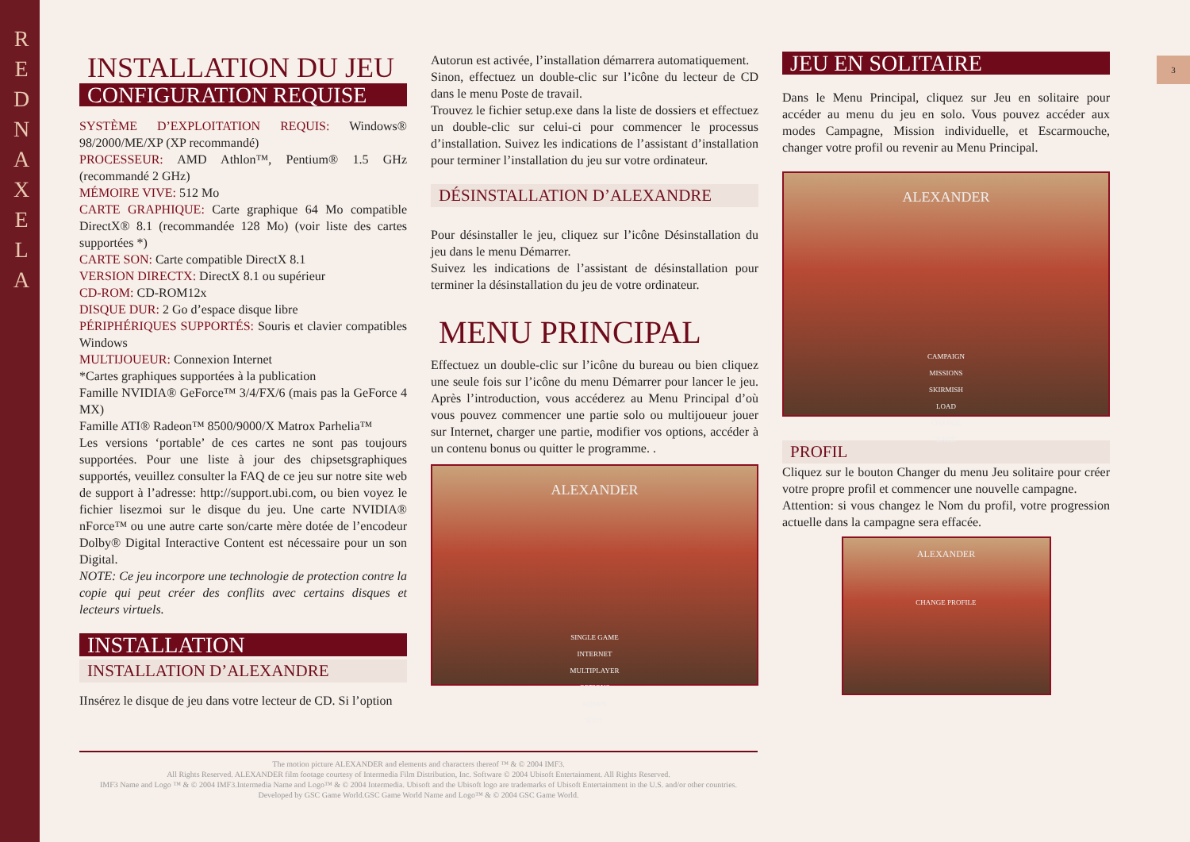R E D N A X E L A
3
INSTALLATION DU JEU
CONFIGURATION REQUISE
SYSTÈME D’EXPLOITATION REQUIS: Windows® 98/2000/ME/XP (XP recommandé)
PROCESSEUR: AMD Athlon™, Pentium® 1.5 GHz (recommandé 2 GHz)
MÉMOIRE VIVE: 512 Mo
CARTE GRAPHIQUE: Carte graphique 64 Mo compatible DirectX® 8.1 (recommandée 128 Mo) (voir liste des cartes supportées *)
CARTE SON: Carte compatible DirectX 8.1
VERSION DIRECTX: DirectX 8.1 ou supérieur
CD-ROM: CD-ROM12x
DISQUE DUR: 2 Go d’espace disque libre
PÉRIPHÉRIQUES SUPPORTÉS: Souris et clavier compatibles Windows
MULTIJOUEUR: Connexion Internet
*Cartes graphiques supportées à la publication
Famille NVIDIA® GeForce™ 3/4/FX/6 (mais pas la GeForce 4 MX)
Famille ATI® Radeon™ 8500/9000/X Matrox Parhelia™
Les versions ‘portable’ de ces cartes ne sont pas toujours supportées. Pour une liste à jour des chipsetsgraphiques supportés, veuillez consulter la FAQ de ce jeu sur notre site web de support à l’adresse: http://support.ubi.com, ou bien voyez le fichier lisezmoi sur le disque du jeu. Une carte NVIDIA® nForce™ ou une autre carte son/carte mère dotée de l’encodeur Dolby® Digital Interactive Content est nécessaire pour un son Digital.
NOTE: Ce jeu incorpore une technologie de protection contre la copie qui peut créer des conflits avec certains disques et lecteurs virtuels.
INSTALLATION
INSTALLATION D’ALEXANDRE
IInsérez le disque de jeu dans votre lecteur de CD. Si l’option
Autorun est activée, l’installation démarrera automatiquement.
Sinon, effectuez un double-clic sur l’icône du lecteur de CD dans le menu Poste de travail.
Trouvez le fichier setup.exe dans la liste de dossiers et effectuez un double-clic sur celui-ci pour commencer le processus d’installation. Suivez les indications de l’assistant d’installation pour terminer l’installation du jeu sur votre ordinateur.
DÉSINSTALLATION D’ALEXANDRE
Pour désinstaller le jeu, cliquez sur l’icône Désinstallation du jeu dans le menu Démarrer.
Suivez les indications de l’assistant de désinstallation pour terminer la désinstallation du jeu de votre ordinateur.
MENU PRINCIPAL
Effectuez un double-clic sur l’icône du bureau ou bien cliquez une seule fois sur l’icône du menu Démarrer pour lancer le jeu. Après l’introduction, vous accéderez au Menu Principal d’où vous pouvez commencer une partie solo ou multijoueur jouer sur Internet, charger une partie, modifier vos options, accéder à un contenu bonus ou quitter le programme. .
ALEXANDER
SINGLE GAME
INTERNET
MULTIPLAYER
OPTIONS
BONUS
EXIT
JEU EN SOLITAIRE
Dans le Menu Principal, cliquez sur Jeu en solitaire pour accéder au menu du jeu en solo. Vous pouvez accéder aux modes Campagne, Mission individuelle, et Escarmouche, changer votre profil ou revenir au Menu Principal.
ALEXANDER
CAMPAIGN
MISSIONS
SKIRMISH
LOAD
CHANGE
BACK
PROFIL
Cliquez sur le bouton Changer du menu Jeu solitaire pour créer votre propre profil et commencer une nouvelle campagne.
Attention: si vous changez le Nom du profil, votre progression actuelle dans la campagne sera effacée.
ALEXANDER
CHANGE PROFILE
The motion picture ALEXANDER and elements and characters thereof ™ & © 2004 IMF3.
All Rights Reserved. ALEXANDER film footage courtesy of Intermedia Film Distribution, Inc. Software © 2004 Ubisoft Entertainment. All Rights Reserved.
IMF3 Name and Logo ™ & © 2004 IMF3.Intermedia Name and Logo™ & © 2004 Intermedia. Ubisoft and the Ubisoft logo are trademarks of Ubisoft Entertainment in the U.S. and/or other countries.
Developed by GSC Game World.GSC Game World Name and Logo™ & © 2004 GSC Game World.